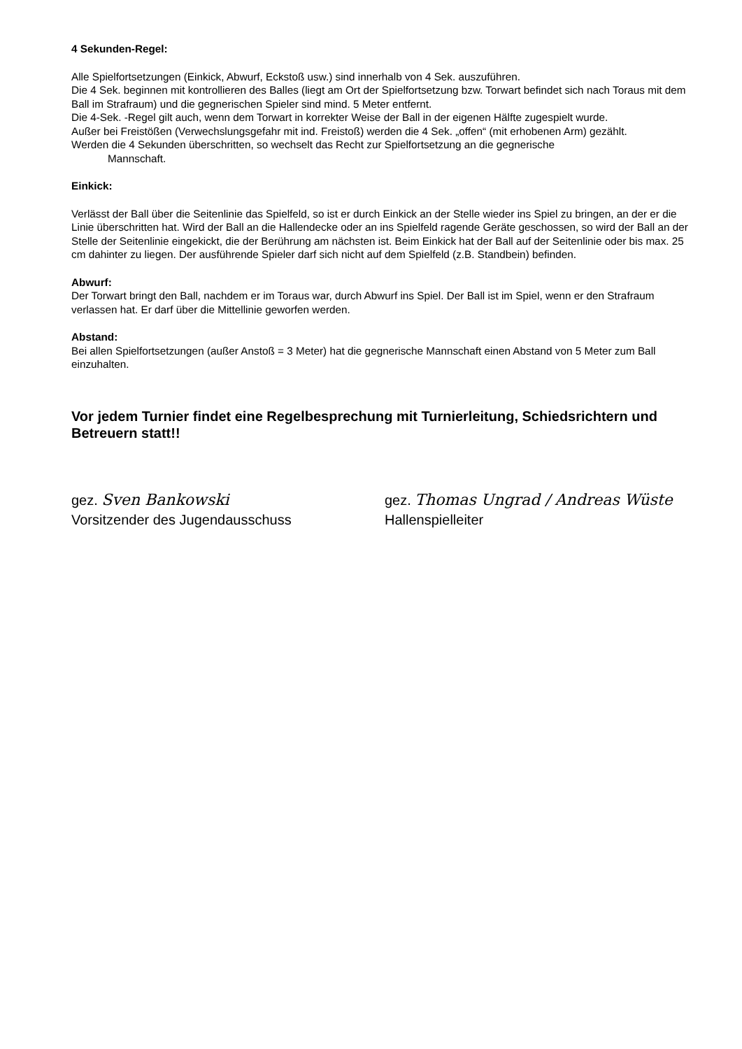4 Sekunden-Regel:
Alle Spielfortsetzungen (Einkick, Abwurf, Eckstoß usw.) sind innerhalb von 4 Sek. auszuführen.
Die 4 Sek. beginnen mit kontrollieren des Balles (liegt am Ort der Spielfortsetzung bzw. Torwart befindet sich nach Toraus mit dem Ball im Strafraum) und die gegnerischen Spieler sind mind. 5 Meter entfernt.
Die 4-Sek. -Regel gilt auch, wenn dem Torwart in korrekter Weise der Ball in der eigenen Hälfte zugespielt wurde.
Außer bei Freistößen (Verwechslungsgefahr mit ind. Freistoß) werden die 4 Sek. „offen“ (mit erhobenen Arm) gezählt.
Werden die 4 Sekunden überschritten, so wechselt das Recht zur Spielfortsetzung an die gegnerische
Mannschaft.
Einkick:
Verlässt der Ball über die Seitenlinie das Spielfeld, so ist er durch Einkick an der Stelle wieder ins Spiel zu bringen, an der er die Linie überschritten hat. Wird der Ball an die Hallendecke oder an ins Spielfeld ragende Geräte geschossen, so wird der Ball an der Stelle der Seitenlinie eingekickt, die der Berührung am nächsten ist. Beim Einkick hat der Ball auf der Seitenlinie oder bis max. 25 cm dahinter zu liegen. Der ausführende Spieler darf sich nicht auf dem Spielfeld (z.B. Standbein) befinden.
Abwurf:
Der Torwart bringt den Ball, nachdem er im Toraus war, durch Abwurf ins Spiel. Der Ball ist im Spiel, wenn er den Strafraum verlassen hat. Er darf über die Mittellinie geworfen werden.
Abstand:
Bei allen Spielfortsetzungen (außer Anstoß = 3 Meter) hat die gegnerische Mannschaft einen Abstand von 5 Meter zum Ball einzuhalten.
Vor jedem Turnier findet eine Regelbesprechung mit Turnierleitung, Schiedsrichtern und Betreuern statt!!
gez. Sven Bankowski
Vorsitzender des Jugendausschuss
gez. Thomas Ungrad / Andreas Wüste
Hallenspielleiter